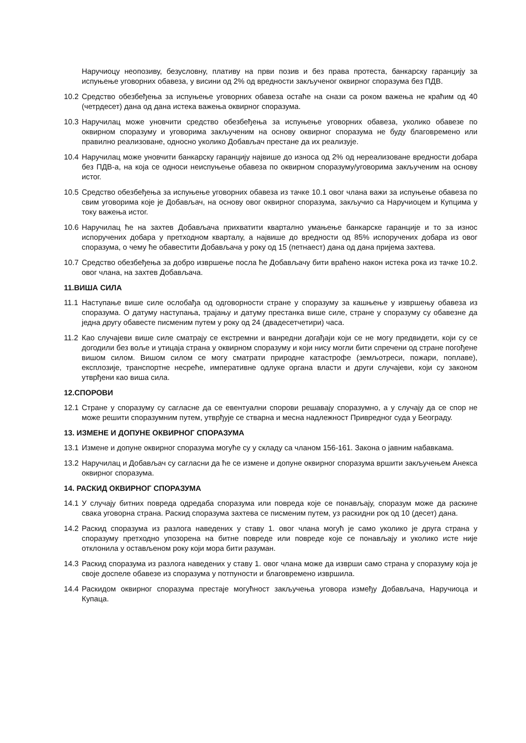Наручиоцу неопозиву, безусловну, плативу на први позив и без права протеста, банкарску гаранцију за испуњење уговорних обавеза, у висини од 2% од вредности закљученог оквирног споразума без ПДВ.
10.2 Средство обезбеђења за испуњење уговорних обавеза остаће на снази са роком важења не краћим од 40 (четрдесет) дана од дана истека важења оквирног споразума.
10.3 Наручилац може уновчити средство обезбеђења за испуњење уговорних обавеза, уколико обавезе по оквирном споразуму и уговорима закљученим на основу оквирног споразума не буду благовремено или правилно реализоване, односно уколико Добављач престане да их реализује.
10.4 Наручилац може уновчити банкарску гаранцију највише до износа од 2% од нереализоване вредности добара без ПДВ-а, на која се односи неиспуњење обавеза по оквирном споразуму/уговорима закљученим на основу истог.
10.5 Средство обезбеђења за испуњење уговорних обавеза из тачке 10.1 овог члана важи за испуњење обавеза по свим уговорима које је Добављач, на основу овог оквирног споразума, закључио са Наручиоцем и Купцима у току важења истог.
10.6 Наручилац ће на захтев Добављача прихватити квартално умањење банкарске гаранције и то за износ испоручених добара у претходном кварталу, а највише до вредности од 85% испоручених добара из овог споразума, о чему ће обавестити Добављача у року од 15 (петнаест) дана од дана пријема захтева.
10.7 Средство обезбеђења за добро извршење посла ће Добављачу бити враћено након истека рока из тачке 10.2. овог члана, на захтев Добављача.
11.ВИША СИЛА
11.1 Наступање више силе ослобађа од одговорности стране у споразуму за кашњење у извршењу обавеза из споразума. О датуму наступања, трајању и датуму престанка више силе, стране у споразуму су обавезне да једна другу обавесте писменим путем у року од 24 (двадесетчетири) часа.
11.2 Као случајеви више силе сматрају се екстремни и ванредни догађаји који се не могу предвидети, који су се догодили без воље и утицаја страна у оквирном споразуму и који нису могли бити спречени од стране погођене вишом силом. Вишом силом се могу сматрати природне катастрофе (земљотреси, пожари, поплаве), експлозије, транспортне несреће, императивне одлуке органа власти и други случајеви, који су законом утврђени као виша сила.
12.СПОРОВИ
12.1 Стране у споразуму су сагласне да се евентуални спорови решавају споразумно, а у случају да се спор не може решити споразумним путем, утврђује се стварна и месна надлежност Привредног суда у Београду.
13. ИЗМЕНЕ И ДОПУНЕ ОКВИРНОГ СПОРАЗУМА
13.1 Измене и допуне оквирног споразума могуће су у складу са чланом 156-161. Закона о јавним набавкама.
13.2 Наручилац и Добављач су сагласни да ће се измене и допуне оквирног споразума вршити закључењем Анекса оквирног споразума.
14. РАСКИД ОКВИРНОГ СПОРАЗУМА
14.1 У случају битних повреда одредаба споразума или повреда које се понављају, споразум може да раскине свака уговорна страна. Раскид споразума захтева се писменим путем, уз раскидни рок од 10 (десет) дана.
14.2 Раскид споразума из разлога наведених у ставу 1. овог члана могућ је само уколико је друга страна у споразуму претходно упозорена на битне повреде или повреде које се понављају и уколико исте није отклонила у остављеном року који мора бити разуман.
14.3 Раскид споразума из разлога наведених у ставу 1. овог члана може да изврши само страна у споразуму која је своје доспеле обавезе из споразума у потпуности и благовремено извршила.
14.4 Раскидом оквирног споразума престаје могућност закључења уговора између Добављача, Наручиоца и Купаца.